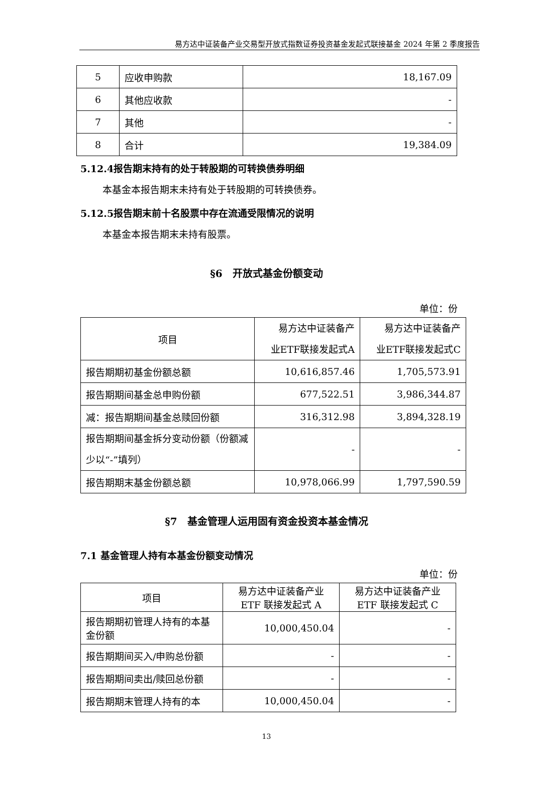易方达中证装备产业交易型开放式指数证券投资基金发起式联接基金 2024 年第 2 季度报告
| 5 | 应收申购款 | 18,167.09 |
| 6 | 其他应收款 | - |
| 7 | 其他 | - |
| 8 | 合计 | 19,384.09 |
5.12.4报告期末持有的处于转股期的可转换债券明细
本基金本报告期末未持有处于转股期的可转换债券。
5.12.5报告期末前十名股票中存在流通受限情况的说明
本基金本报告期末未持有股票。
§6　开放式基金份额变动
单位：份
| 项目 | 易方达中证装备产 业ETF联接发起式A | 易方达中证装备产 业ETF联接发起式C |
| 报告期期初基金份额总额 | 10,616,857.46 | 1,705,573.91 |
| 报告期期间基金总申购份额 | 677,522.51 | 3,986,344.87 |
| 减：报告期期间基金总赎回份额 | 316,312.98 | 3,894,328.19 |
| 报告期期间基金拆分变动份额（份额减少以“-”填列） | - | - |
| 报告期期末基金份额总额 | 10,978,066.99 | 1,797,590.59 |
§7　基金管理人运用固有资金投资本基金情况
7.1 基金管理人持有本基金份额变动情况
单位：份
| 项目 | 易方达中证装备产业 ETF 联接发起式 A | 易方达中证装备产业 ETF 联接发起式 C |
| 报告期期初管理人持有的本基金份额 | 10,000,450.04 | - |
| 报告期期间买入/申购总份额 | - | - |
| 报告期期间卖出/赎回总份额 | - | - |
| 报告期期末管理人持有的本 | 10,000,450.04 | - |
13